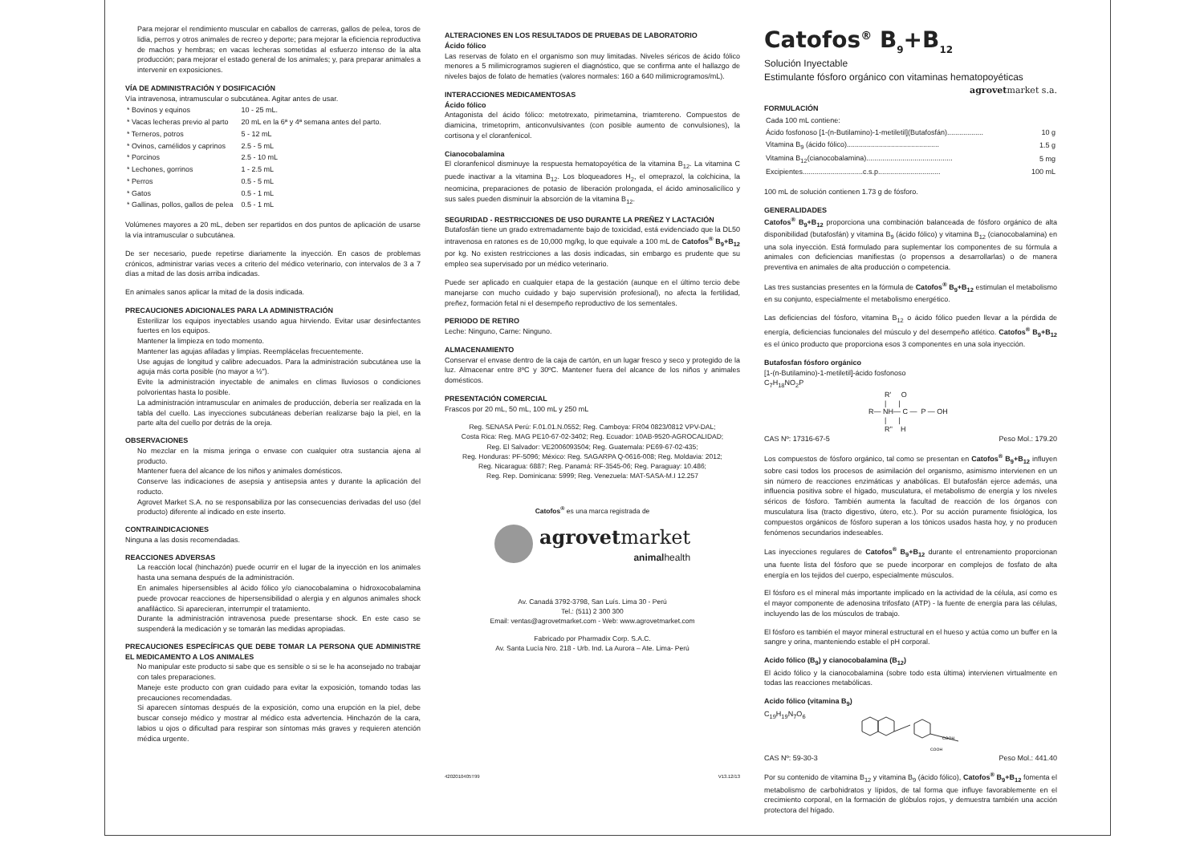Para mejorar el rendimiento muscular en caballos de carreras, gallos de pelea, toros de lidia, perros y otros animales de recreo y deporte; para mejorar la eficiencia reproductiva de machos y hembras; en vacas lecheras sometidas al esfuerzo intenso de la alta producción; para mejorar el estado general de los animales; y, para preparar animales a intervenir en exposiciones.
VÍA DE ADMINISTRACIÓN Y DOSIFICACIÓN
Vía intravenosa, intramuscular o subcutánea. Agitar antes de usar.
| * Bovinos y equinos | 10 - 25 mL. |
| * Vacas lecheras previo al parto | 20 mL en la 6ª y 4ª semana antes del parto. |
| * Terneros, potros | 5 - 12 mL |
| * Ovinos, camélidos y caprinos | 2.5 - 5 mL |
| * Porcinos | 2.5 - 10 mL |
| * Lechones, gorrinos | 1 - 2.5 mL |
| * Perros | 0.5 - 5 mL |
| * Gatos | 0.5 - 1 mL |
| * Gallinas, pollos, gallos de pelea | 0.5 - 1 mL |
Volúmenes mayores a 20 mL, deben ser repartidos en dos puntos de aplicación de usarse la vía intramuscular o subcutánea.
De ser necesario, puede repetirse diariamente la inyección. En casos de problemas crónicos, administrar varias veces a criterio del médico veterinario, con intervalos de 3 a 7 días a mitad de las dosis arriba indicadas.
En animales sanos aplicar la mitad de la dosis indicada.
PRECAUCIONES ADICIONALES PARA LA ADMINISTRACIÓN
Esterilizar los equipos inyectables usando agua hirviendo. Evitar usar desinfectantes fuertes en los equipos.
Mantener la limpieza en todo momento.
Mantener las agujas afiladas y limpias. Reemplácelas frecuentemente.
Use agujas de longitud y calibre adecuados. Para la administración subcutánea use la aguja más corta posible (no mayor a ½").
Evite la administración inyectable de animales en climas lluviosos o condiciones polvorientas hasta lo posible.
La administración intramuscular en animales de producción, debería ser realizada en la tabla del cuello. Las inyecciones subcutáneas deberían realizarse bajo la piel, en la parte alta del cuello por detrás de la oreja.
OBSERVACIONES
No mezclar en la misma jeringa o envase con cualquier otra sustancia ajena al producto.
Mantener fuera del alcance de los niños y animales domésticos.
Conserve las indicaciones de asepsia y antisepsia antes y durante la aplicación del roducto.
Agrovet Market S.A. no se responsabiliza por las consecuencias derivadas del uso (del producto) diferente al indicado en este inserto.
CONTRAINDICACIONES
Ninguna a las dosis recomendadas.
REACCIONES ADVERSAS
La reacción local (hinchazón) puede ocurrir en el lugar de la inyección en los animales hasta una semana después de la administración.
En animales hipersensibles al ácido fólico y/o cianocobalamina o hidroxocobalamina puede provocar reacciones de hipersensibilidad o alergia y en algunos animales shock anafiláctico. Si aparecieran, interrumpir el tratamiento.
Durante la administración intravenosa puede presentarse shock. En este caso se suspenderá la medicación y se tomarán las medidas apropiadas.
PRECAUCIONES ESPECÍFICAS QUE DEBE TOMAR LA PERSONA QUE ADMINISTRE EL MEDICAMENTO A LOS ANIMALES
No manipular este producto si sabe que es sensible o si se le ha aconsejado no trabajar con tales preparaciones.
Maneje este producto con gran cuidado para evitar la exposición, tomando todas las precauciones recomendadas.
Si aparecen síntomas después de la exposición, como una erupción en la piel, debe buscar consejo médico y mostrar al médico esta advertencia. Hinchazón de la cara, labios u ojos o dificultad para respirar son síntomas más graves y requieren atención médica urgente.
ALTERACIONES EN LOS RESULTADOS DE PRUEBAS DE LABORATORIO
Ácido fólico
Las reservas de folato en el organismo son muy limitadas. Niveles séricos de ácido fólico menores a 5 milimicrogramos sugieren el diagnóstico, que se confirma ante el hallazgo de niveles bajos de folato de hematíes (valores normales: 160 a 640 milimicrogramos/mL).
INTERACCIONES MEDICAMENTOSAS
Ácido fólico
Antagonista del ácido fólico: metotrexato, pirimetamina, triamtereno. Compuestos de diamicina, trimetoprim, anticonvulsivantes (con posible aumento de convulsiones), la cortisona y el cloranfenicol.
Cianocobalamina
El cloranfenicol disminuye la respuesta hematopoyética de la vitamina B<sub>12</sub>. La vitamina C puede inactivar a la vitamina B<sub>12</sub>. Los bloqueadores H<sub>2</sub>, el omeprazol, la colchicina, la neomicina, preparaciones de potasio de liberación prolongada, el ácido aminosalicílico y sus sales pueden disminuir la absorción de la vitamina B<sub>12</sub>.
SEGURIDAD - RESTRICCIONES DE USO DURANTE LA PREÑEZ Y LACTACIÓN
Butafosfán tiene un grado extremadamente bajo de toxicidad, está evidenciado que la DL50 intravenosa en ratones es de 10,000 mg/kg, lo que equivale a 100 mL de Catofos<sup>®</sup> B<sub>9</sub>+B<sub>12</sub> por kg. No existen restricciones a las dosis indicadas, sin embargo es prudente que su empleo sea supervisado por un médico veterinario.
Puede ser aplicado en cualquier etapa de la gestación (aunque en el último tercio debe manejarse con mucho cuidado y bajo supervisión profesional), no afecta la fertilidad, preñez, formación fetal ni el desempeño reproductivo de los sementales.
PERIODO DE RETIRO
Leche: Ninguno, Carne: Ninguno.
ALMACENAMIENTO
Conservar el envase dentro de la caja de cartón, en un lugar fresco y seco y protegido de la luz. Almacenar entre 8ºC y 30ºC. Mantener fuera del alcance de los niños y animales domésticos.
PRESENTACIÓN COMERCIAL
Frascos por 20 mL, 50 mL, 100 mL y 250 mL
Reg. SENASA Perú: F.01.01.N.0552; Reg. Camboya: FR04 0823/0812 VPV-DAL;
Costa Rica: Reg. MAG PE10-67-02-3402; Reg. Ecuador: 10AB-9520-AGROCALIDAD;
Reg. El Salvador: VE2006093504; Reg. Guatemala: PE69-67-02-435;
Reg. Honduras: PF-5096; México: Reg. SAGARPA Q-0616-008; Reg. Moldavia: 2012;
Reg. Nicaragua: 6887; Reg. Panamá: RF-3545-06; Reg. Paraguay: 10.486;
Reg. Rep. Dominicana: 5999; Reg. Venezuela: MAT-SASA-M.I 12.257
Catofos<sup>®</sup> es una marca registrada de
agrovetmarket
animalhealth
Av. Canadá 3792-3798, San Luís. Lima 30 - Perú
Tel.: (511) 2 300 300
Email: ventas@agrovetmarket.com - Web: www.agrovetmarket.com
Fabricado por Pharmadix Corp. S.A.C.
Av. Santa Lucía Nro. 218 - Urb. Ind. La Aurora – Ate. Lima- Perú
4202010405T99 V13.12/13
Catofos<sup>®</sup> B<sub>9</sub>+B<sub>12</sub>
Solución Inyectable
Estimulante fósforo orgánico con vitaminas hematopoyéticas
agrovetmarket s.a.
FORMULACIÓN
| Cada 100 mL contiene: | |
| Ácido fosfonoso [1-(n-Butilamino)-1-metiletil](Butafosfán).................. | 10 g |
| Vitamina B<sub>9</sub> (ácido fólico).............................................. | 1.5 g |
| Vitamina B<sub>12</sub>(cianocobalamina)........................................... | 5 mg |
| Excipientes..............................c.s.p............................... | 100 mL |
100 mL de solución contienen 1.73 g de fósforo.
GENERALIDADES
Catofos<sup>®</sup> B<sub>9</sub>+B<sub>12</sub> proporciona una combinación balanceada de fósforo orgánico de alta disponibilidad (butafosfán) y vitamina B<sub>9</sub> (ácido fólico) y vitamina B<sub>12</sub> (cianocobalamina) en una sola inyección. Está formulado para suplementar los componentes de su fórmula a animales con deficiencias manifiestas (o propensos a desarrollarlas) o de manera preventiva en animales de alta producción o competencia.
Las tres sustancias presentes en la fórmula de Catofos<sup>®</sup> B<sub>9</sub>+B<sub>12</sub> estimulan el metabolismo en su conjunto, especialmente el metabolismo energético.
Las deficiencias del fósforo, vitamina B<sub>12</sub> o ácido fólico pueden llevar a la pérdida de energía, deficiencias funcionales del músculo y del desempeño atlético. Catofos<sup>®</sup> B<sub>9</sub>+B<sub>12</sub> es el único producto que proporciona esos 3 componentes en una sola inyección.
Butafosfan fósforo orgánico
[1-(n-Butilamino)-1-metiletil]-ácido fosfonoso
C<sub>7</sub>H<sub>18</sub>NO<sub>2</sub>P
        R'     O
        |      |
R— NH— C —  P — OH
        |      |
        R''    H
CAS Nº: 17316-67-5 Peso Mol.: 179.20
Los compuestos de fósforo orgánico, tal como se presentan en Catofos<sup>®</sup> B<sub>9</sub>+B<sub>12</sub> influyen sobre casi todos los procesos de asimilación del organismo, asimismo intervienen en un sin número de reacciones enzimáticas y anabólicas. El butafosfán ejerce además, una influencia positiva sobre el hígado, musculatura, el metabolismo de energía y los niveles séricos de fósforo. También aumenta la facultad de reacción de los órganos con musculatura lisa (tracto digestivo, útero, etc.). Por su acción puramente fisiológica, los compuestos orgánicos de fósforo superan a los tónicos usados hasta hoy, y no producen fenómenos secundarios indeseables.
Las inyecciones regulares de Catofos<sup>®</sup> B<sub>9</sub>+B<sub>12</sub> durante el entrenamiento proporcionan una fuente lista del fósforo que se puede incorporar en complejos de fosfato de alta energía en los tejidos del cuerpo, especialmente músculos.
El fósforo es el mineral más importante implicado en la actividad de la célula, así como es el mayor componente de adenosina trifosfato (ATP) - la fuente de energía para las células, incluyendo las de los músculos de trabajo.
El fósforo es también el mayor mineral estructural en el hueso y actúa como un buffer en la sangre y orina, manteniendo estable el pH corporal.
Acido fólico (B<sub>9</sub>) y cianocobalamina (B<sub>12</sub>)
El ácido fólico y la cianocobalamina (sobre todo esta última) intervienen virtualmente en todas las reacciones metabólicas.
Acido fólico (vitamina B<sub>9</sub>)
C<sub>19</sub>H<sub>19</sub>N<sub>7</sub>O<sub>6</sub>
COOH
COOH
CAS Nº: 59-30-3 Peso Mol.: 441.40
Por su contenido de vitamina B<sub>12</sub> y vitamina B<sub>9</sub> (ácido fólico), Catofos<sup>®</sup> B<sub>9</sub>+B<sub>12</sub> fomenta el metabolismo de carbohidratos y lípidos, de tal forma que influye favorablemente en el crecimiento corporal, en la formación de glóbulos rojos, y demuestra también una acción protectora del hígado.